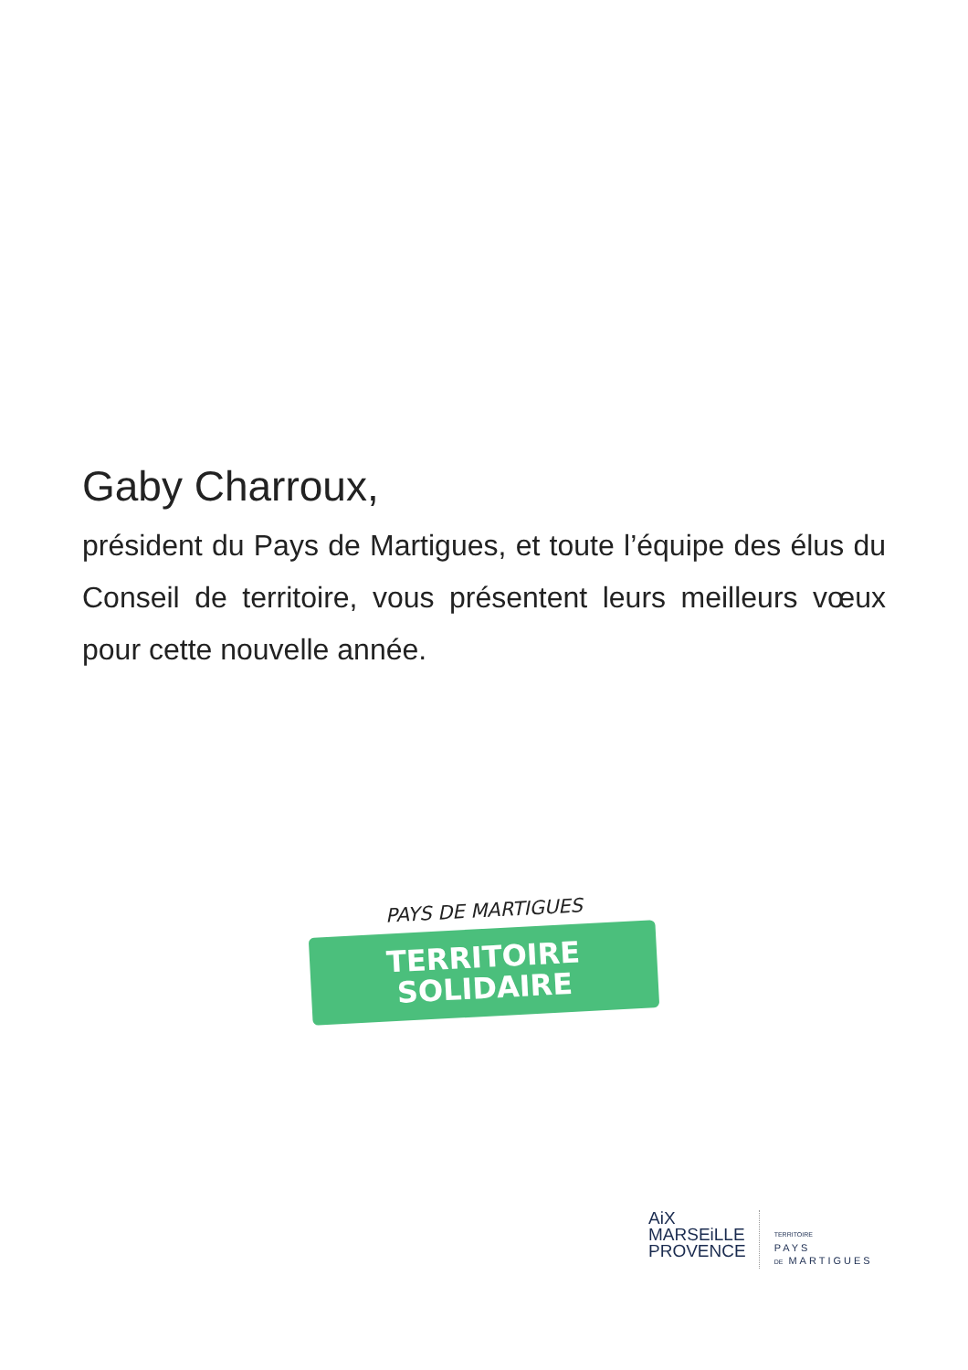Gaby Charroux,
président du Pays de Martigues, et toute l’équipe des élus du Conseil de territoire, vous présentent leurs meilleurs vœux pour cette nouvelle année.
PAYS DE MARTIGUES
TERRITOIRE
SOLIDAIRE
AiX
MARSEiLLE
PROVENCE
TERRITOIRE
PAYS
DE MARTIGUES